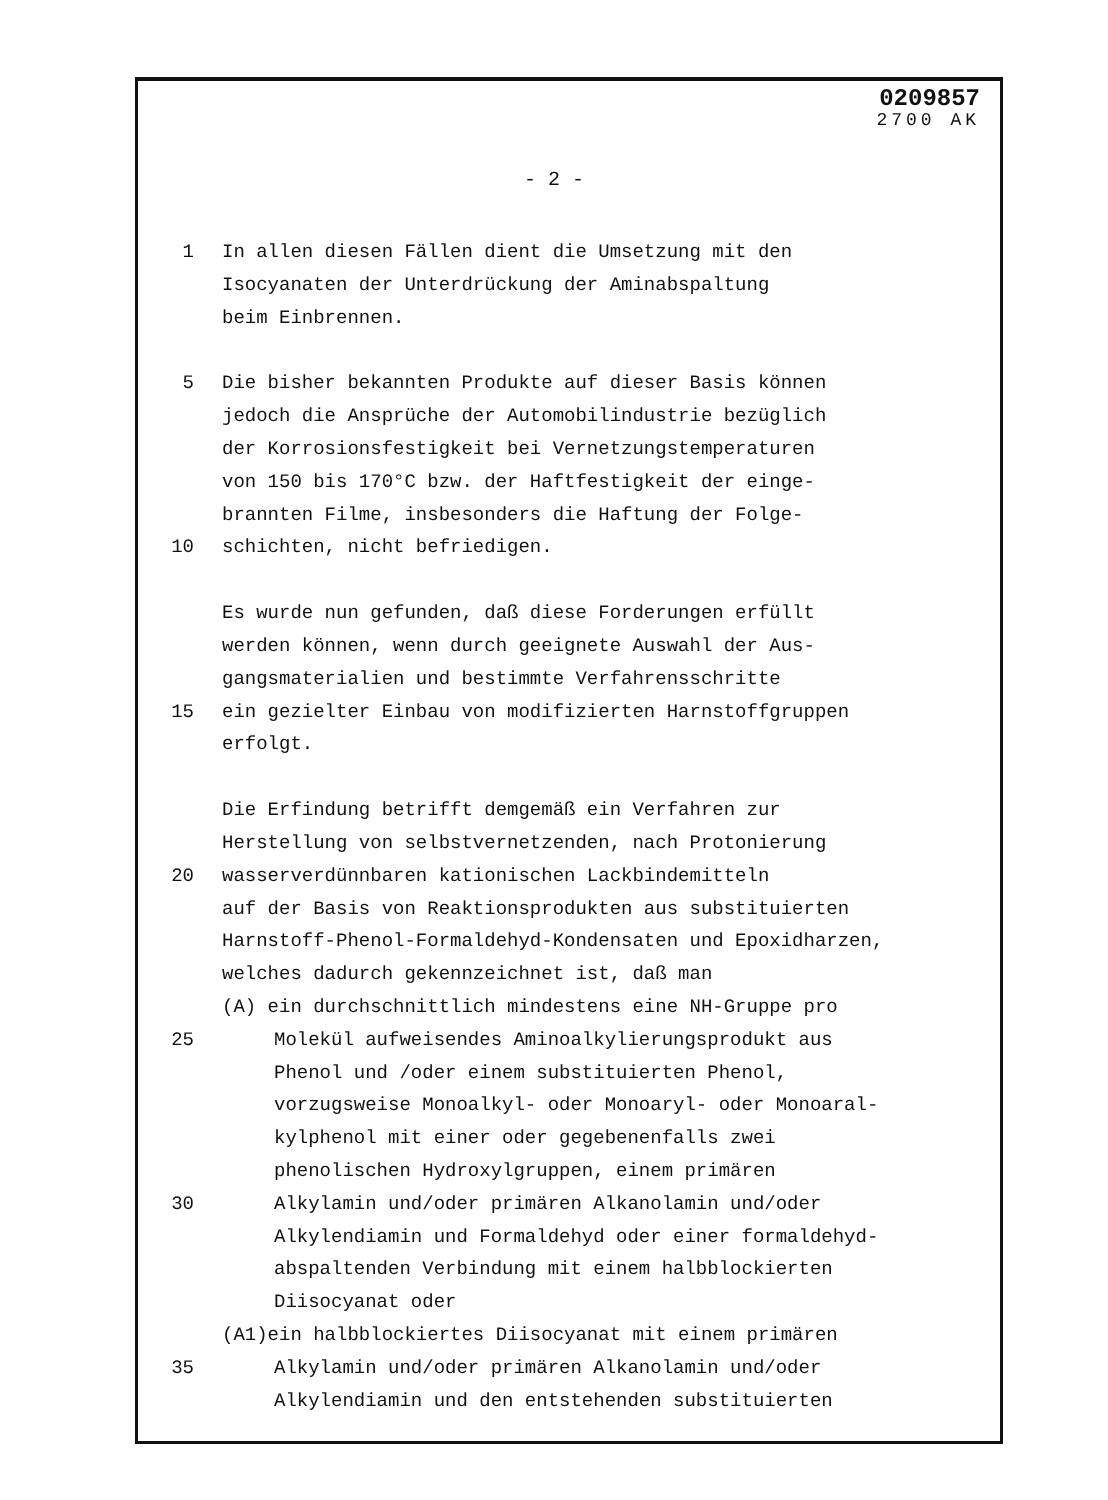0209857
2700 AK
- 2 -
1 In allen diesen Fällen dient die Umsetzung mit den
Isocyanaten der Unterdrückung der Aminabspaltung
beim Einbrennen.
5 Die bisher bekannten Produkte auf dieser Basis können
jedoch die Ansprüche der Automobilindustrie bezüglich
der Korrosionsfestigkeit bei Vernetzungstemperaturen
von 150 bis 170°C bzw. der Haftfestigkeit der einge-
brannten Filme, insbesonders die Haftung der Folge-
10 schichten, nicht befriedigen.
Es wurde nun gefunden, daß diese Forderungen erfüllt
werden können, wenn durch geeignete Auswahl der Aus-
gangsmaterialien und bestimmte Verfahrensschritte
15 ein gezielter Einbau von modifizierten Harnstoffgruppen
erfolgt.
Die Erfindung betrifft demgemäß ein Verfahren zur
Herstellung von selbstvernetzenden, nach Protonierung
20 wasserverdünnbaren kationischen Lackbindemitteln
auf der Basis von Reaktionsprodukten aus substituierten
Harnstoff-Phenol-Formaldehyd-Kondensaten und Epoxidharzen,
welches dadurch gekennzeichnet ist, daß man
(A) ein durchschnittlich mindestens eine NH-Gruppe pro
25 Molekül aufweisendes Aminoalkylierungsprodukt aus
Phenol und /oder einem substituierten Phenol,
vorzugsweise Monoalkyl- oder Monoaryl- oder Monoaral-
kylphenol mit einer oder gegebenenfalls zwei
phenolischen Hydroxylgruppen, einem primären
30 Alkylamin und/oder primären Alkanolamin und/oder
Alkylendiamin und Formaldehyd oder einer formaldehyd-
abspaltenden Verbindung mit einem halbblockierten
Diisocyanat oder
(A1)ein halbblockiertes Diisocyanat mit einem primären
35 Alkylamin und/oder primären Alkanolamin und/oder
Alkylendiamin und den entstehenden substituierten